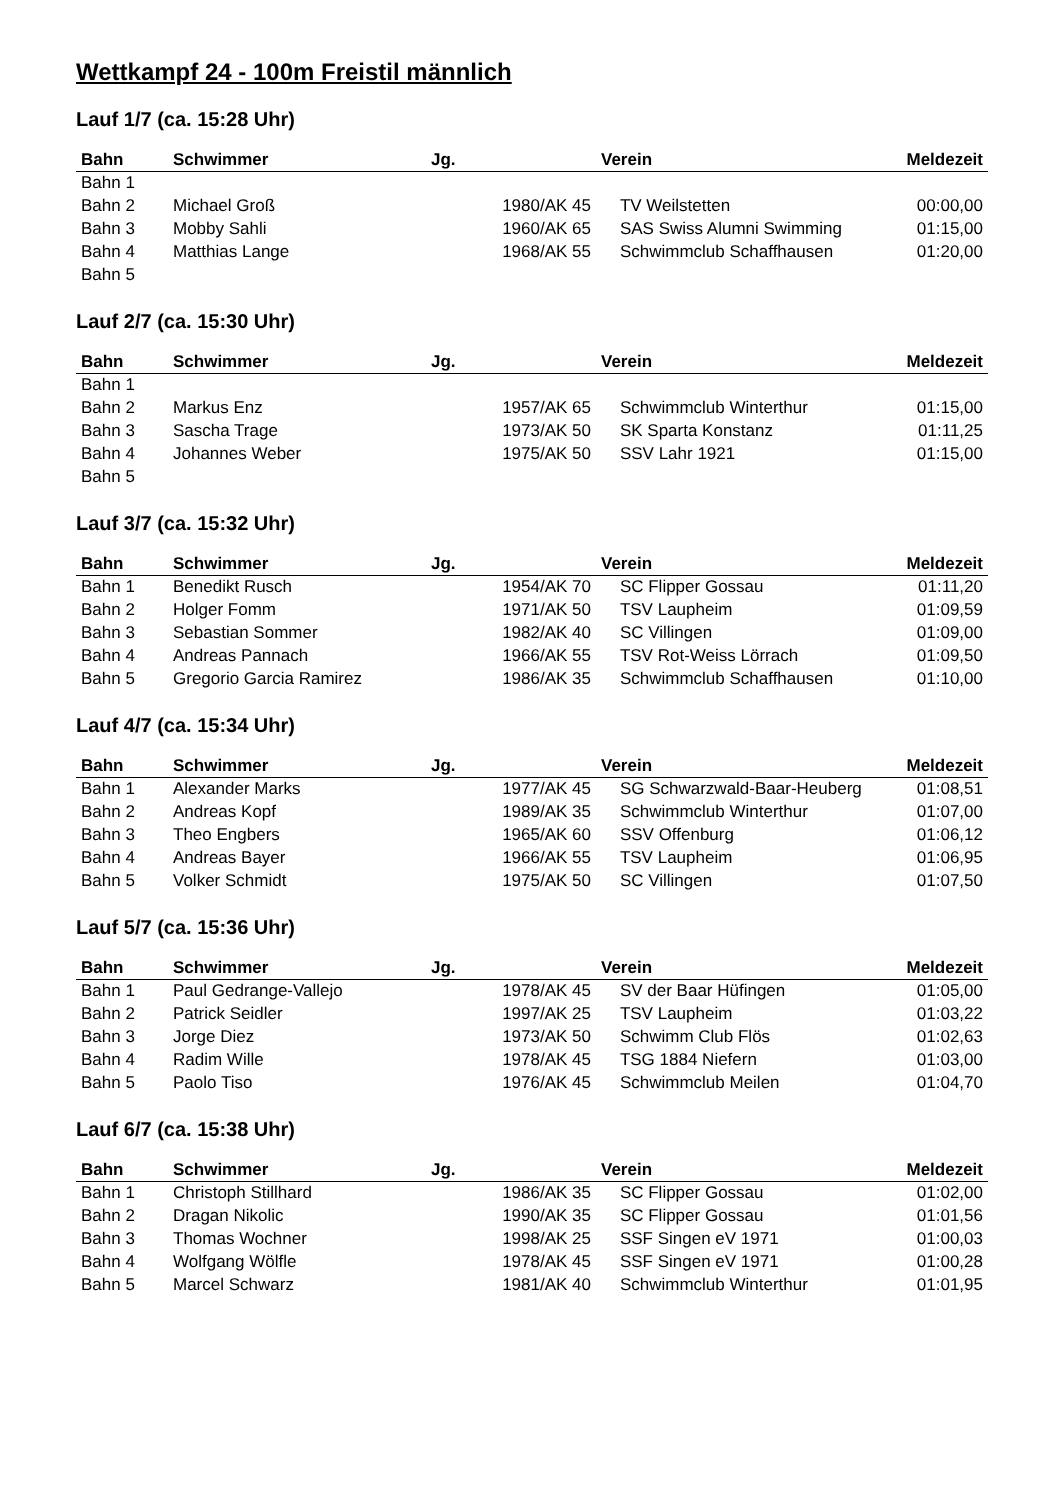Wettkampf 24 - 100m Freistil männlich
Lauf 1/7 (ca. 15:28 Uhr)
| Bahn | Schwimmer | Jg. | Verein | Meldezeit |
| --- | --- | --- | --- | --- |
| Bahn 1 | | | | |
| Bahn 2 | Michael Groß | 1980/AK 45 | TV Weilstetten | 00:00,00 |
| Bahn 3 | Mobby Sahli | 1960/AK 65 | SAS Swiss Alumni Swimming | 01:15,00 |
| Bahn 4 | Matthias Lange | 1968/AK 55 | Schwimmclub Schaffhausen | 01:20,00 |
| Bahn 5 | | | | |
Lauf 2/7 (ca. 15:30 Uhr)
| Bahn | Schwimmer | Jg. | Verein | Meldezeit |
| --- | --- | --- | --- | --- |
| Bahn 1 | | | | |
| Bahn 2 | Markus Enz | 1957/AK 65 | Schwimmclub Winterthur | 01:15,00 |
| Bahn 3 | Sascha Trage | 1973/AK 50 | SK Sparta Konstanz | 01:11,25 |
| Bahn 4 | Johannes Weber | 1975/AK 50 | SSV Lahr 1921 | 01:15,00 |
| Bahn 5 | | | | |
Lauf 3/7 (ca. 15:32 Uhr)
| Bahn | Schwimmer | Jg. | Verein | Meldezeit |
| --- | --- | --- | --- | --- |
| Bahn 1 | Benedikt Rusch | 1954/AK 70 | SC Flipper Gossau | 01:11,20 |
| Bahn 2 | Holger Fomm | 1971/AK 50 | TSV Laupheim | 01:09,59 |
| Bahn 3 | Sebastian Sommer | 1982/AK 40 | SC Villingen | 01:09,00 |
| Bahn 4 | Andreas Pannach | 1966/AK 55 | TSV Rot-Weiss Lörrach | 01:09,50 |
| Bahn 5 | Gregorio Garcia Ramirez | 1986/AK 35 | Schwimmclub Schaffhausen | 01:10,00 |
Lauf 4/7 (ca. 15:34 Uhr)
| Bahn | Schwimmer | Jg. | Verein | Meldezeit |
| --- | --- | --- | --- | --- |
| Bahn 1 | Alexander Marks | 1977/AK 45 | SG Schwarzwald-Baar-Heuberg | 01:08,51 |
| Bahn 2 | Andreas Kopf | 1989/AK 35 | Schwimmclub Winterthur | 01:07,00 |
| Bahn 3 | Theo Engbers | 1965/AK 60 | SSV Offenburg | 01:06,12 |
| Bahn 4 | Andreas Bayer | 1966/AK 55 | TSV Laupheim | 01:06,95 |
| Bahn 5 | Volker Schmidt | 1975/AK 50 | SC Villingen | 01:07,50 |
Lauf 5/7 (ca. 15:36 Uhr)
| Bahn | Schwimmer | Jg. | Verein | Meldezeit |
| --- | --- | --- | --- | --- |
| Bahn 1 | Paul Gedrange-Vallejo | 1978/AK 45 | SV der Baar Hüfingen | 01:05,00 |
| Bahn 2 | Patrick Seidler | 1997/AK 25 | TSV Laupheim | 01:03,22 |
| Bahn 3 | Jorge Diez | 1973/AK 50 | Schwimm Club Flös | 01:02,63 |
| Bahn 4 | Radim Wille | 1978/AK 45 | TSG 1884 Niefern | 01:03,00 |
| Bahn 5 | Paolo Tiso | 1976/AK 45 | Schwimmclub Meilen | 01:04,70 |
Lauf 6/7 (ca. 15:38 Uhr)
| Bahn | Schwimmer | Jg. | Verein | Meldezeit |
| --- | --- | --- | --- | --- |
| Bahn 1 | Christoph Stillhard | 1986/AK 35 | SC Flipper Gossau | 01:02,00 |
| Bahn 2 | Dragan Nikolic | 1990/AK 35 | SC Flipper Gossau | 01:01,56 |
| Bahn 3 | Thomas Wochner | 1998/AK 25 | SSF Singen eV 1971 | 01:00,03 |
| Bahn 4 | Wolfgang Wölfle | 1978/AK 45 | SSF Singen eV 1971 | 01:00,28 |
| Bahn 5 | Marcel Schwarz | 1981/AK 40 | Schwimmclub Winterthur | 01:01,95 |